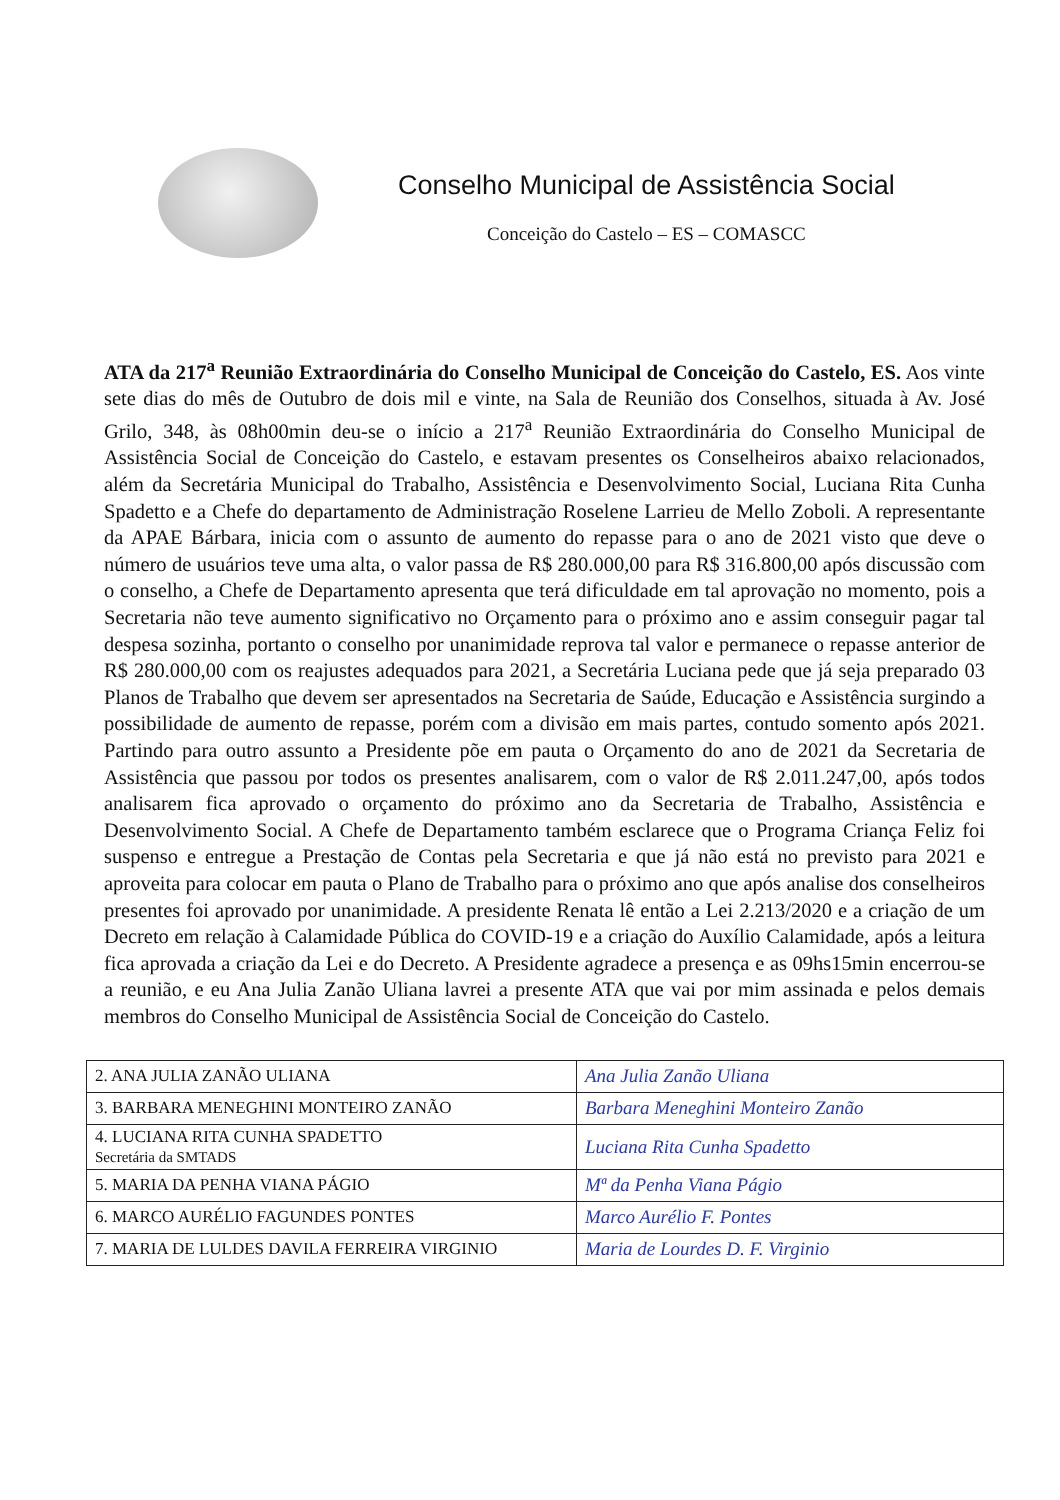Conselho Municipal de Assistência Social
Conceição do Castelo – ES – COMASCC
ATA da 217<sup>a</sup> Reunião Extraordinária do Conselho Municipal de Conceição do Castelo, ES. Aos vinte sete dias do mês de Outubro de dois mil e vinte, na Sala de Reunião dos Conselhos, situada à Av. José Grilo, 348, às 08h00min deu-se o início a 217<sup>a</sup> Reunião Extraordinária do Conselho Municipal de Assistência Social de Conceição do Castelo, e estavam presentes os Conselheiros abaixo relacionados, além da Secretária Municipal do Trabalho, Assistência e Desenvolvimento Social, Luciana Rita Cunha Spadetto e a Chefe do departamento de Administração Roselene Larrieu de Mello Zoboli. A representante da APAE Bárbara, inicia com o assunto de aumento do repasse para o ano de 2021 visto que deve o número de usuários teve uma alta, o valor passa de R$ 280.000,00 para R$ 316.800,00 após discussão com o conselho, a Chefe de Departamento apresenta que terá dificuldade em tal aprovação no momento, pois a Secretaria não teve aumento significativo no Orçamento para o próximo ano e assim conseguir pagar tal despesa sozinha, portanto o conselho por unanimidade reprova tal valor e permanece o repasse anterior de R$ 280.000,00 com os reajustes adequados para 2021, a Secretária Luciana pede que já seja preparado 03 Planos de Trabalho que devem ser apresentados na Secretaria de Saúde, Educação e Assistência surgindo a possibilidade de aumento de repasse, porém com a divisão em mais partes, contudo somento após 2021. Partindo para outro assunto a Presidente põe em pauta o Orçamento do ano de 2021 da Secretaria de Assistência que passou por todos os presentes analisarem, com o valor de R$ 2.011.247,00, após todos analisarem fica aprovado o orçamento do próximo ano da Secretaria de Trabalho, Assistência e Desenvolvimento Social. A Chefe de Departamento também esclarece que o Programa Criança Feliz foi suspenso e entregue a Prestação de Contas pela Secretaria e que já não está no previsto para 2021 e aproveita para colocar em pauta o Plano de Trabalho para o próximo ano que após analise dos conselheiros presentes foi aprovado por unanimidade. A presidente Renata lê então a Lei 2.213/2020 e a criação de um Decreto em relação à Calamidade Pública do COVID-19 e a criação do Auxílio Calamidade, após a leitura fica aprovada a criação da Lei e do Decreto. A Presidente agradece a presença e as 09hs15min encerrou-se a reunião, e eu Ana Julia Zanão Uliana lavrei a presente ATA que vai por mim assinada e pelos demais membros do Conselho Municipal de Assistência Social de Conceição do Castelo.
| 2. ANA JULIA ZANÃO ULIANA | Ana Julia Zanão Uliana |
| 3. BARBARA MENEGHINI MONTEIRO ZANÃO | Barbara Meneghini Monteiro Zanão |
| 4. LUCIANA RITA CUNHA SPADETTO Secretária da SMTADS | Luciana Rita Cunha Spadetto |
| 5. MARIA DA PENHA VIANA PÁGIO | Mª da Penha Viana Págio |
| 6. MARCO AURÉLIO FAGUNDES PONTES | Marco Aurélio F. Pontes |
| 7. MARIA DE LULDES DAVILA FERREIRA VIRGINIO | Maria de Lourdes D. F. Virginio |